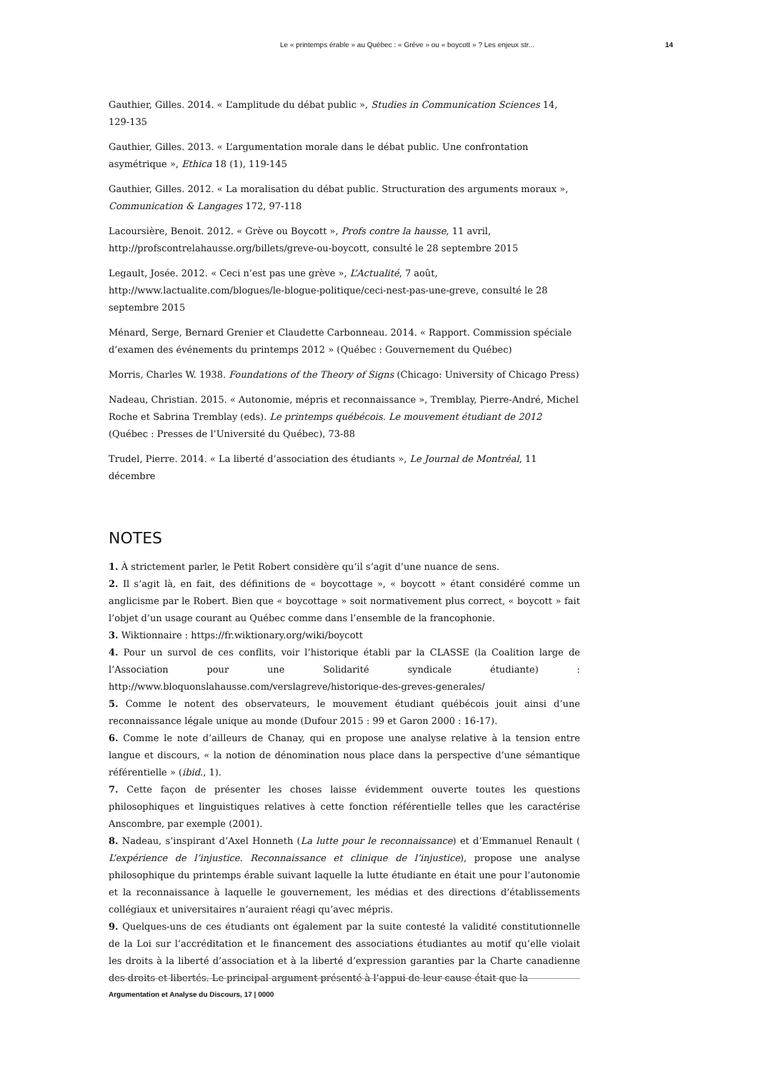Le « printemps érable » au Québec : « Grève » ou « boycott » ? Les enjeux str... 14
Gauthier, Gilles. 2014. « L’amplitude du débat public », Studies in Communication Sciences 14, 129-135
Gauthier, Gilles. 2013. « L’argumentation morale dans le débat public. Une confrontation asymétrique », Ethica 18 (1), 119-145
Gauthier, Gilles. 2012. « La moralisation du débat public. Structuration des arguments moraux », Communication & Langages 172, 97-118
Lacoursière, Benoit. 2012. « Grève ou Boycott », Profs contre la hausse, 11 avril, http://profscontrelahausse.org/billets/greve-ou-boycott, consulté le 28 septembre 2015
Legault, Josée. 2012. « Ceci n’est pas une grève », L’Actualité, 7 août, http://www.lactualite.com/blogues/le-blogue-politique/ceci-nest-pas-une-greve, consulté le 28 septembre 2015
Ménard, Serge, Bernard Grenier et Claudette Carbonneau. 2014. « Rapport. Commission spéciale d’examen des événements du printemps 2012 » (Québec : Gouvernement du Québec)
Morris, Charles W. 1938. Foundations of the Theory of Signs (Chicago: University of Chicago Press)
Nadeau, Christian. 2015. « Autonomie, mépris et reconnaissance », Tremblay, Pierre-André, Michel Roche et Sabrina Tremblay (eds). Le printemps québécois. Le mouvement étudiant de 2012 (Québec : Presses de l’Université du Québec), 73-88
Trudel, Pierre. 2014. « La liberté d’association des étudiants », Le Journal de Montréal, 11 décembre
NOTES
1. À strictement parler, le Petit Robert considère qu’il s’agit d’une nuance de sens.
2. Il s’agit là, en fait, des définitions de « boycottage », « boycott » étant considéré comme un anglicisme par le Robert. Bien que « boycottage » soit normativement plus correct, « boycott » fait l’objet d’un usage courant au Québec comme dans l’ensemble de la francophonie.
3. Wiktionnaire : https://fr.wiktionary.org/wiki/boycott
4. Pour un survol de ces conflits, voir l’historique établi par la CLASSE (la Coalition large de l’Association pour une Solidarité syndicale étudiante) : http://www.bloquonslahausse.com/verslagreve/historique-des-greves-generales/
5. Comme le notent des observateurs, le mouvement étudiant québécois jouit ainsi d’une reconnaissance légale unique au monde (Dufour 2015 : 99 et Garon 2000 : 16-17).
6. Comme le note d’ailleurs de Chanay, qui en propose une analyse relative à la tension entre langue et discours, « la notion de dénomination nous place dans la perspective d’une sémantique référentielle » (ibid., 1).
7. Cette façon de présenter les choses laisse évidemment ouverte toutes les questions philosophiques et linguistiques relatives à cette fonction référentielle telles que les caractérise Anscombre, par exemple (2001).
8. Nadeau, s’inspirant d’Axel Honneth (La lutte pour le reconnaissance) et d’Emmanuel Renault ( L’expérience de l’injustice. Reconnaissance et clinique de l’injustice), propose une analyse philosophique du printemps érable suivant laquelle la lutte étudiante en était une pour l’autonomie et la reconnaissance à laquelle le gouvernement, les médias et des directions d’établissements collégiaux et universitaires n’auraient réagi qu’avec mépris.
9. Quelques-uns de ces étudiants ont également par la suite contesté la validité constitutionnelle de la Loi sur l’accréditation et le financement des associations étudiantes au motif qu’elle violait les droits à la liberté d’association et à la liberté d’expression garanties par la Charte canadienne des droits et libertés. Le principal argument présenté à l’appui de leur cause était que la
Argumentation et Analyse du Discours, 17 | 0000